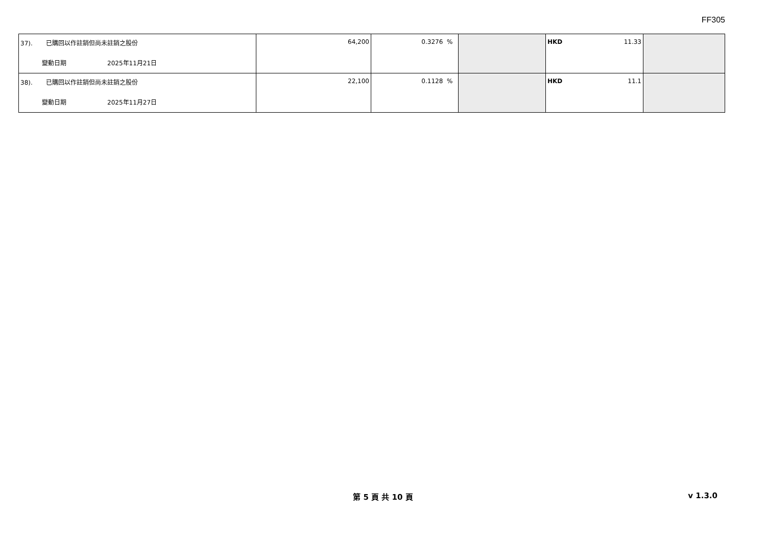FF305
| 37). 已購回以作註銷但尚未註銷之股份 變動日期 2025年11月21日 | 64,200 | 0.3276 % | | HKD 11.33 | |
| 38). 已購回以作註銷但尚未註銷之股份 變動日期 2025年11月27日 | 22,100 | 0.1128 % | | HKD 11.1 | |
第 5 頁 共 10 頁 v 1.3.0